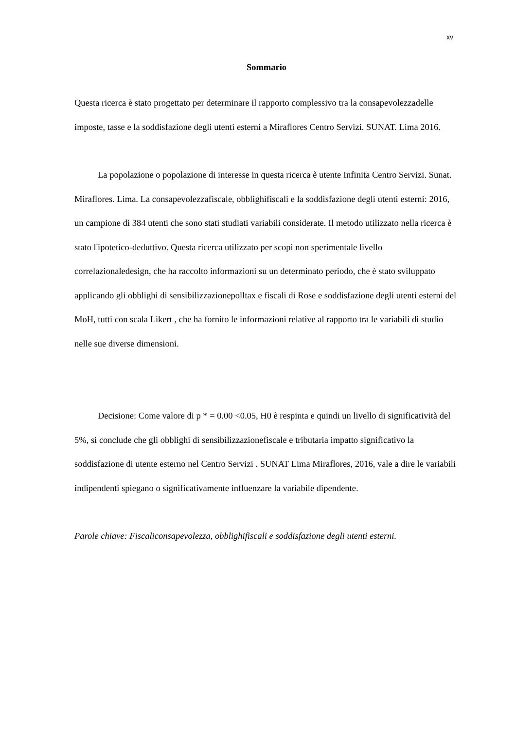xv
Sommario
Questa ricerca è stato progettato per determinare il rapporto complessivo tra la consapevolezzadelle imposte, tasse e la soddisfazione degli utenti esterni a Miraflores Centro Servizi. SUNAT. Lima 2016.
La popolazione o popolazione di interesse in questa ricerca è utente Infinita Centro Servizi. Sunat. Miraflores. Lima. La consapevolezzafiscale, obblighifiscali e la soddisfazione degli utenti esterni: 2016, un campione di 384 utenti che sono stati studiati variabili considerate. Il metodo utilizzato nella ricerca è stato l'ipotetico-deduttivo. Questa ricerca utilizzato per scopi non sperimentale livello correlazionaledesign, che ha raccolto informazioni su un determinato periodo, che è stato sviluppato applicando gli obblighi di sensibilizzazionepolltax e fiscali di Rose e soddisfazione degli utenti esterni del MoH, tutti con scala Likert , che ha fornito le informazioni relative al rapporto tra le variabili di studio nelle sue diverse dimensioni.
Decisione: Come valore di p * = 0.00 <0.05, H0 è respinta e quindi un livello di significatività del 5%, si conclude che gli obblighi di sensibilizzazionefiscale e tributaria impatto significativo la soddisfazione di utente esterno nel Centro Servizi . SUNAT Lima Miraflores, 2016, vale a dire le variabili indipendenti spiegano o significativamente influenzare la variabile dipendente.
Parole chiave: Fiscaliconsapevolezza, obblighifiscali e soddisfazione degli utenti esterni.